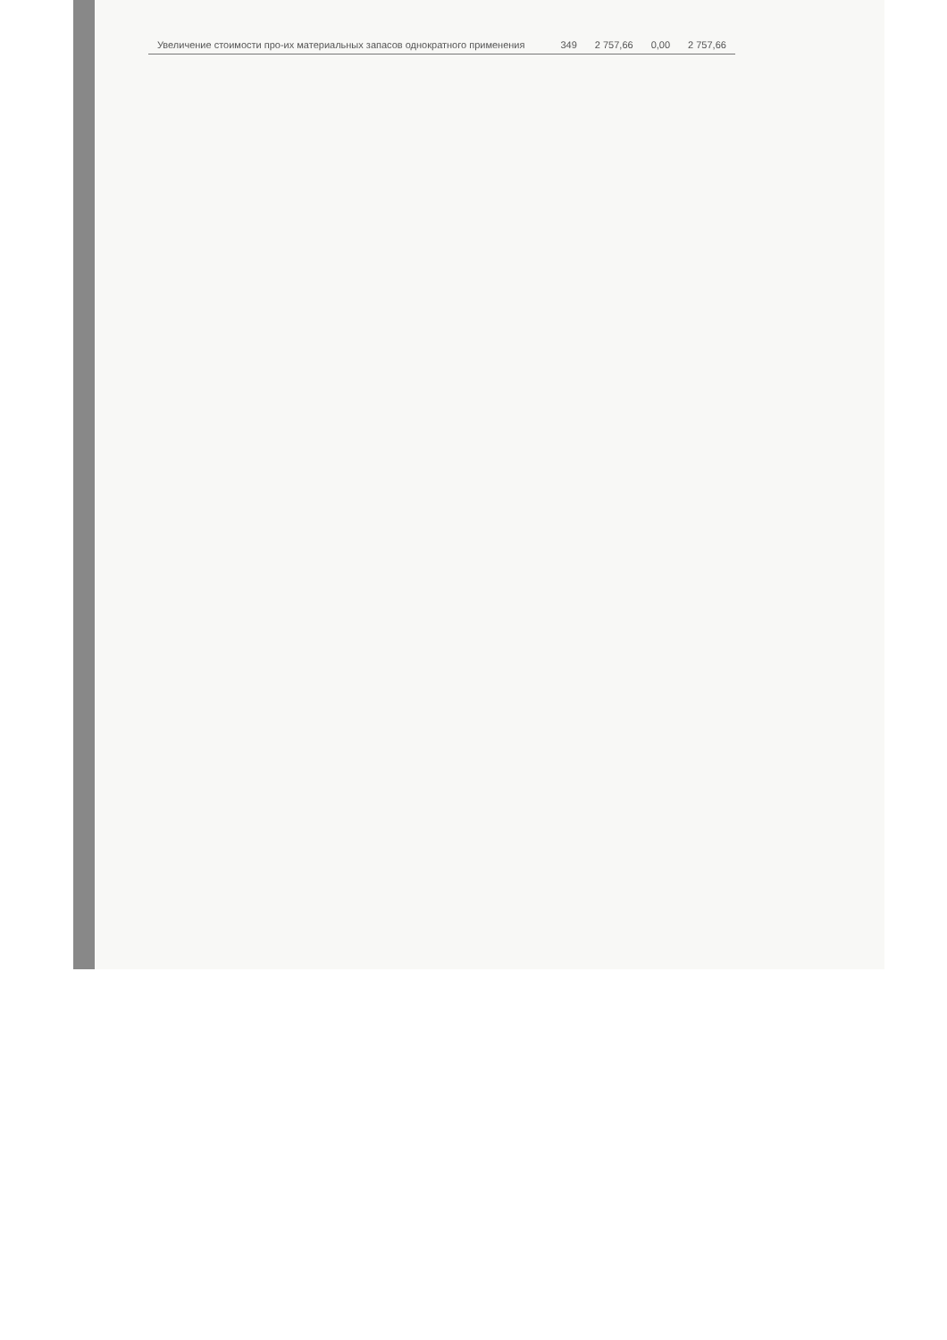| Увеличение стоимости про-их материальных запасов однократного применения | | 349 | 2 757,66 | 0,00 | 2 757,66 |